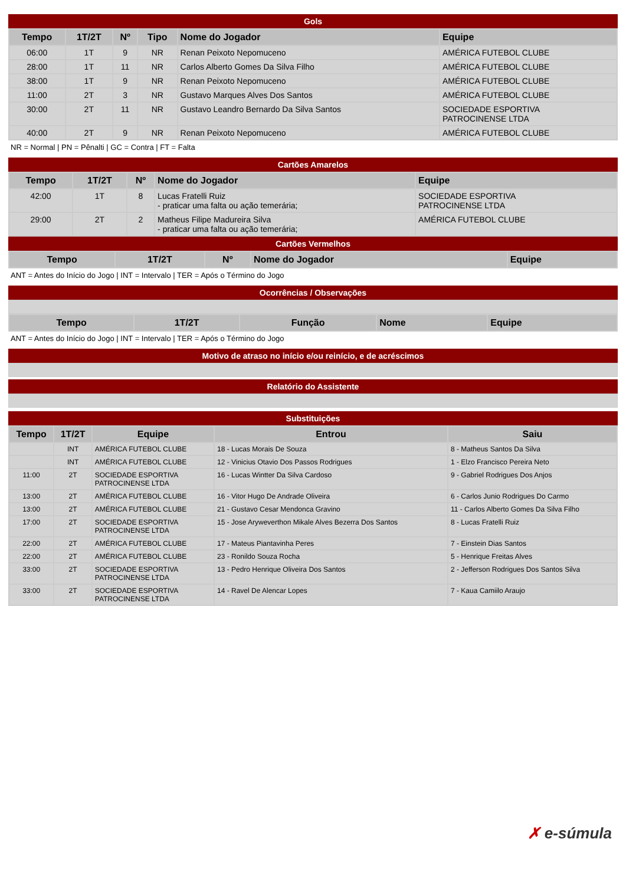Gols
| Tempo | 1T/2T | Nº | Tipo | Nome do Jogador | Equipe |
| --- | --- | --- | --- | --- | --- |
| 06:00 | 1T | 9 | NR | Renan Peixoto Nepomuceno | AMÉRICA FUTEBOL CLUBE |
| 28:00 | 1T | 11 | NR | Carlos Alberto Gomes Da Silva Filho | AMÉRICA FUTEBOL CLUBE |
| 38:00 | 1T | 9 | NR | Renan Peixoto Nepomuceno | AMÉRICA FUTEBOL CLUBE |
| 11:00 | 2T | 3 | NR | Gustavo Marques Alves Dos Santos | AMÉRICA FUTEBOL CLUBE |
| 30:00 | 2T | 11 | NR | Gustavo Leandro Bernardo Da Silva Santos | SOCIEDADE ESPORTIVA PATROCINENSE LTDA |
| 40:00 | 2T | 9 | NR | Renan Peixoto Nepomuceno | AMÉRICA FUTEBOL CLUBE |
NR = Normal | PN = Pênalti | GC = Contra | FT = Falta
Cartões Amarelos
| Tempo | 1T/2T | Nº | Nome do Jogador | Equipe |
| --- | --- | --- | --- | --- |
| 42:00 | 1T | 8 | Lucas Fratelli Ruiz - praticar uma falta ou ação temerária; | SOCIEDADE ESPORTIVA PATROCINENSE LTDA |
| 29:00 | 2T | 2 | Matheus Filipe Madureira Silva - praticar uma falta ou ação temerária; | AMÉRICA FUTEBOL CLUBE |
Cartões Vermelhos
| Tempo | 1T/2T | Nº | Nome do Jogador | Equipe |
| --- | --- | --- | --- | --- |
ANT = Antes do Início do Jogo | INT = Intervalo | TER = Após o Término do Jogo
Ocorrências / Observações
| Tempo | 1T/2T | Função | Nome | Equipe |
| --- | --- | --- | --- | --- |
ANT = Antes do Início do Jogo | INT = Intervalo | TER = Após o Término do Jogo
Motivo de atraso no início e/ou reinício, e de acréscimos
Relatório do Assistente
Substituições
| Tempo | 1T/2T | Equipe | Entrou | Saiu |
| --- | --- | --- | --- | --- |
| | INT | AMÉRICA FUTEBOL CLUBE | 18 - Lucas Morais De Souza | 8 - Matheus Santos Da Silva |
| | INT | AMÉRICA FUTEBOL CLUBE | 12 - Vinicius Otavio Dos Passos Rodrigues | 1 - Elzo Francisco Pereira Neto |
| 11:00 | 2T | SOCIEDADE ESPORTIVA PATROCINENSE LTDA | 16 - Lucas Wintter Da Silva Cardoso | 9 - Gabriel Rodrigues Dos Anjos |
| 13:00 | 2T | AMÉRICA FUTEBOL CLUBE | 16 - Vitor Hugo De Andrade Oliveira | 6 - Carlos Junio Rodrigues Do Carmo |
| 13:00 | 2T | AMÉRICA FUTEBOL CLUBE | 21 - Gustavo Cesar Mendonca Gravino | 11 - Carlos Alberto Gomes Da Silva Filho |
| 17:00 | 2T | SOCIEDADE ESPORTIVA PATROCINENSE LTDA | 15 - Jose Aryweverthon Mikale Alves Bezerra Dos Santos | 8 - Lucas Fratelli Ruiz |
| 22:00 | 2T | AMÉRICA FUTEBOL CLUBE | 17 - Mateus Piantavinha Peres | 7 - Einstein Dias Santos |
| 22:00 | 2T | AMÉRICA FUTEBOL CLUBE | 23 - Ronildo Souza Rocha | 5 - Henrique Freitas Alves |
| 33:00 | 2T | SOCIEDADE ESPORTIVA PATROCINENSE LTDA | 13 - Pedro Henrique Oliveira Dos Santos | 2 - Jefferson Rodrigues Dos Santos Silva |
| 33:00 | 2T | SOCIEDADE ESPORTIVA PATROCINENSE LTDA | 14 - Ravel De Alencar Lopes | 7 - Kaua Camiilo Araujo |
✗ e-súmula